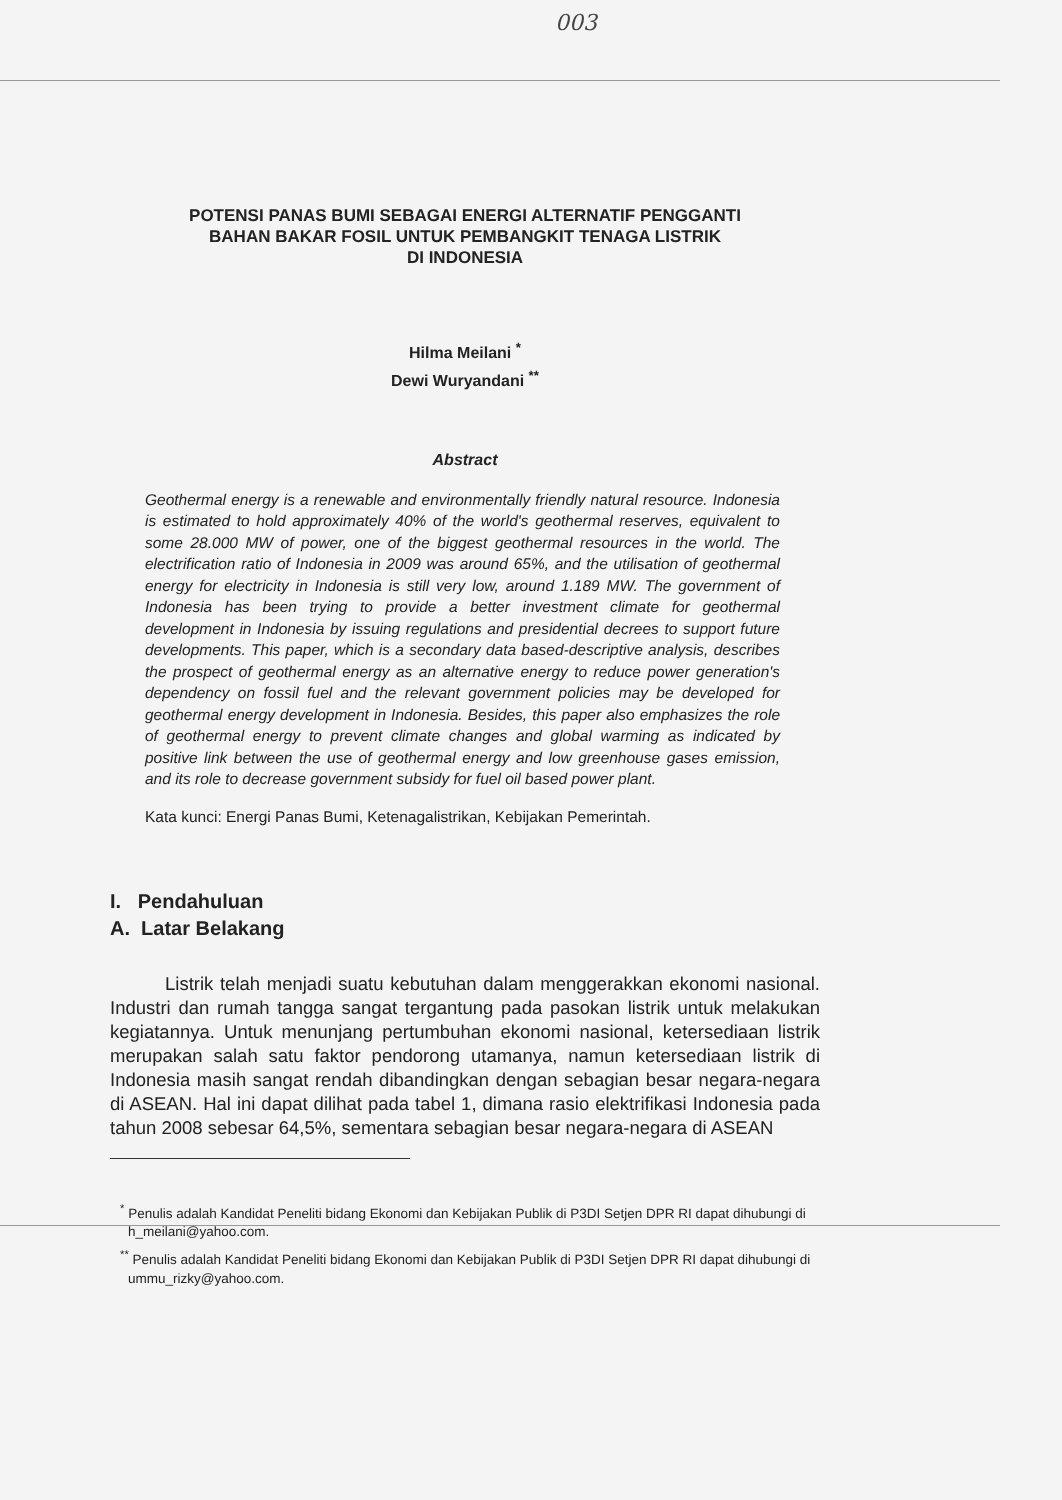003
POTENSI PANAS BUMI SEBAGAI ENERGI ALTERNATIF PENGGANTI
BAHAN BAKAR FOSIL UNTUK PEMBANGKIT TENAGA LISTRIK
DI INDONESIA
Hilma Meilani <sup>*</sup>
Dewi Wuryandani <sup>**</sup>
Abstract
Geothermal energy is a renewable and environmentally friendly natural resource. Indonesia is estimated to hold approximately 40% of the world's geothermal reserves, equivalent to some 28.000 MW of power, one of the biggest geothermal resources in the world. The electrification ratio of Indonesia in 2009 was around 65%, and the utilisation of geothermal energy for electricity in Indonesia is still very low, around 1.189 MW. The government of Indonesia has been trying to provide a better investment climate for geothermal development in Indonesia by issuing regulations and presidential decrees to support future developments. This paper, which is a secondary data based-descriptive analysis, describes the prospect of geothermal energy as an alternative energy to reduce power generation's dependency on fossil fuel and the relevant government policies may be developed for geothermal energy development in Indonesia. Besides, this paper also emphasizes the role of geothermal energy to prevent climate changes and global warming as indicated by positive link between the use of geothermal energy and low greenhouse gases emission, and its role to decrease government subsidy for fuel oil based power plant.
Kata kunci: Energi Panas Bumi, Ketenagalistrikan, Kebijakan Pemerintah.
I. Pendahuluan
A. Latar Belakang
Listrik telah menjadi suatu kebutuhan dalam menggerakkan ekonomi nasional. Industri dan rumah tangga sangat tergantung pada pasokan listrik untuk melakukan kegiatannya. Untuk menunjang pertumbuhan ekonomi nasional, ketersediaan listrik merupakan salah satu faktor pendorong utamanya, namun ketersediaan listrik di Indonesia masih sangat rendah dibandingkan dengan sebagian besar negara-negara di ASEAN. Hal ini dapat dilihat pada tabel 1, dimana rasio elektrifikasi Indonesia pada tahun 2008 sebesar 64,5%, sementara sebagian besar negara-negara di ASEAN
<sup>*</sup> Penulis adalah Kandidat Peneliti bidang Ekonomi dan Kebijakan Publik di P3DI Setjen DPR RI dapat dihubungi di h_meilani@yahoo.com.
<sup>**</sup> Penulis adalah Kandidat Peneliti bidang Ekonomi dan Kebijakan Publik di P3DI Setjen DPR RI dapat dihubungi di ummu_rizky@yahoo.com.